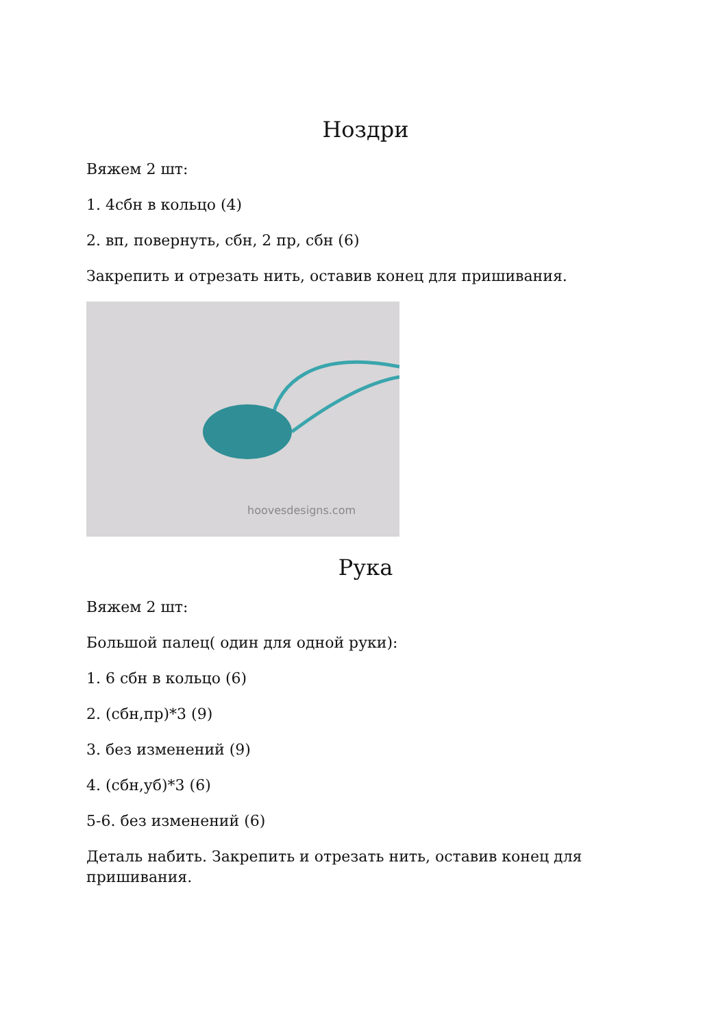Ноздри
Вяжем 2 шт:
1. 4сбн в кольцо (4)
2. вп, повернуть, сбн, 2 пр, сбн (6)
Закрепить и отрезать нить, оставив конец для пришивания.
hoovesdesigns.com
Рука
Вяжем 2 шт:
Большой палец( один для одной руки):
1. 6 сбн в кольцо (6)
2. (сбн,пр)*3 (9)
3. без изменений (9)
4. (сбн,уб)*3 (6)
5-6. без изменений (6)
Деталь набить. Закрепить и отрезать нить, оставив конец для пришивания.